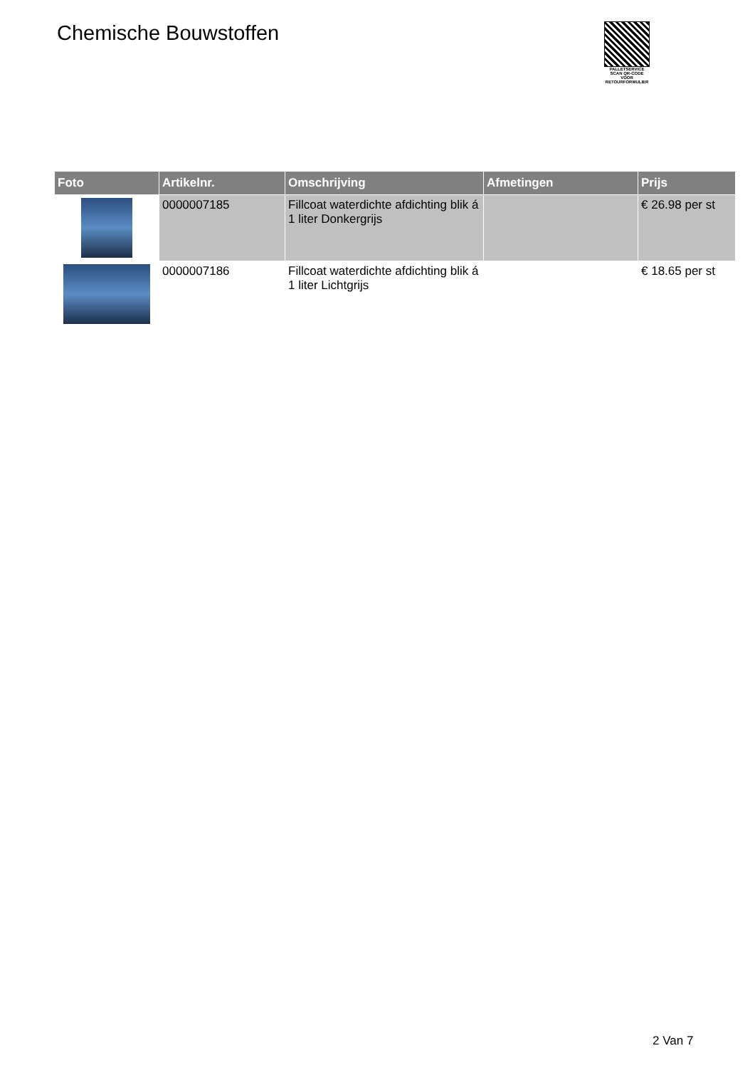Chemische Bouwstoffen
PALLETSERVICE
SCAN QR-CODE VOOR RETOURFORMULIER
| Foto | Artikelnr. | Omschrijving | Afmetingen | Prijs |
| --- | --- | --- | --- | --- |
| | 0000007185 | Fillcoat waterdichte afdichting blik á 1 liter Donkergrijs | | € 26.98 per st |
| | 0000007186 | Fillcoat waterdichte afdichting blik á 1 liter Lichtgrijs | | € 18.65 per st |
2 Van 7